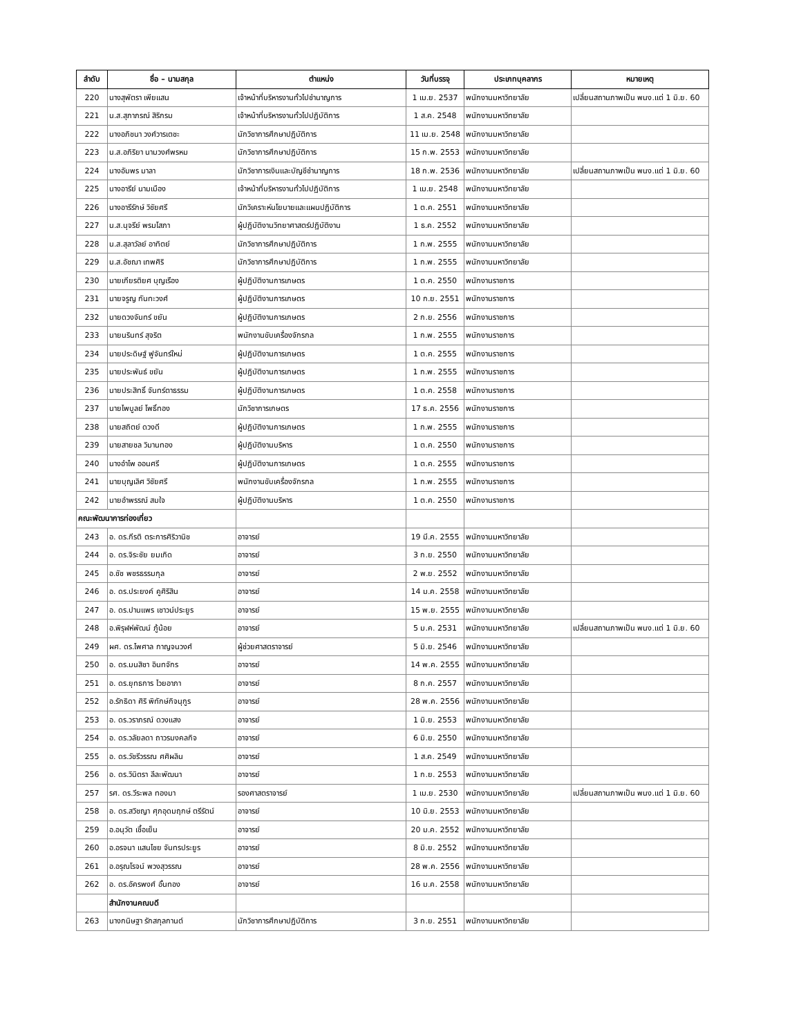| ลำดับ | ชื่อ – นามสกุล | ตำแหน่ง | วันที่บรรจุ | ประเภทบุคลากร | หมายเหตุ |
| --- | --- | --- | --- | --- | --- |
| 220 | นางสุพัตรา เพียแสน | เจ้าหน้าที่บริหารงานทั่วไปชำนาญการ | 1 เม.ย. 2537 | พนักงานมหาวิทยาลัย | เปลี่ยนสถานภาพเป็น พนง.แต่ 1 มิ.ย. 60 |
| 221 | น.ส.สุภาภรณ์ สิริกรม | เจ้าหน้าที่บริหารงานทั่วไปปฏิบัติการ | 1 ส.ค. 2548 | พนักงานมหาวิทยาลัย | |
| 222 | นางอภิชนา วงศ์วารเตชะ | นักวิชาการศึกษาปฏิบัติการ | 11 เม.ย. 2548 | พนักงานมหาวิทยาลัย | |
| 223 | น.ส.อภิริยา นามวงศ์พรหม | นักวิชาการศึกษาปฏิบัติการ | 15 ก.พ. 2553 | พนักงานมหาวิทยาลัย | |
| 224 | นางอัมพร มาลา | นักวิชาการเงินและบัญชีชำนาญการ | 18 ก.พ. 2536 | พนักงานมหาวิทยาลัย | เปลี่ยนสถานภาพเป็น พนง.แต่ 1 มิ.ย. 60 |
| 225 | นางอารีย์ นามเมือง | เจ้าหน้าที่บริหารงานทั่วไปปฏิบัติการ | 1 เม.ย. 2548 | พนักงานมหาวิทยาลัย | |
| 226 | นางอารีรักษ์ วิชัยศรี | นักวิเคราะห์นโยบายและแผนปฏิบัติการ | 1 ต.ค. 2551 | พนักงานมหาวิทยาลัย | |
| 227 | น.ส.นุจรีย์ พรมโสภา | ผู้ปฏิบัติงานวิทยาศาสตร์ปฏิบัติงาน | 1 ธ.ค. 2552 | พนักงานมหาวิทยาลัย | |
| 228 | น.ส.สุลาวัลย์ อาทิตย์ | นักวิชาการศึกษาปฏิบัติการ | 1 ก.พ. 2555 | พนักงานมหาวิทยาลัย | |
| 229 | น.ส.อัชฌา เทพศิริ | นักวิชาการศึกษาปฏิบัติการ | 1 ก.พ. 2555 | พนักงานมหาวิทยาลัย | |
| 230 | นายเกียรติยศ บุญเรือง | ผู้ปฏิบัติงานการเกษตร | 1 ต.ค. 2550 | พนักงานราชการ | |
| 231 | นายจรูญ กันทะวงศ์ | ผู้ปฏิบัติงานการเกษตร | 10 ก.ย. 2551 | พนักงานราชการ | |
| 232 | นายดวงจันทร์ ขยัน | ผู้ปฏิบัติงานการเกษตร | 2 ก.ย. 2556 | พนักงานราชการ | |
| 233 | นายนรินทร์ สุจริต | พนักงานขับเครื่องจักรกล | 1 ก.พ. 2555 | พนักงานราชการ | |
| 234 | นายประดิษฐ์ ฟูจันทร์ใหม่ | ผู้ปฏิบัติงานการเกษตร | 1 ต.ค. 2555 | พนักงานราชการ | |
| 235 | นายประพันธ์ ขยัน | ผู้ปฏิบัติงานการเกษตร | 1 ก.พ. 2555 | พนักงานราชการ | |
| 236 | นายประสิทธิ์ จันทร์ตาธรรม | ผู้ปฏิบัติงานการเกษตร | 1 ต.ค. 2558 | พนักงานราชการ | |
| 237 | นายไพบูลย์ โพธิ์ทอง | นักวิชาการเกษตร | 17 ธ.ค. 2556 | พนักงานราชการ | |
| 238 | นายสถิตย์ ดวงดี | ผู้ปฏิบัติงานการเกษตร | 1 ก.พ. 2555 | พนักงานราชการ | |
| 239 | นายสายชล วิมานทอง | ผู้ปฏิบัติงานบริหาร | 1 ต.ค. 2550 | พนักงานราชการ | |
| 240 | นางอำไพ ออนศรี | ผู้ปฏิบัติงานการเกษตร | 1 ต.ค. 2555 | พนักงานราชการ | |
| 241 | นายบุญเลิศ วิชัยศรี | พนักงานขับเครื่องจักรกล | 1 ก.พ. 2555 | พนักงานราชการ | |
| 242 | นายอำพรรณ์ สมใจ | ผู้ปฏิบัติงานบริหาร | 1 ต.ค. 2550 | พนักงานราชการ | |
| คณะพัฒนาการท่องเที่ยว | | | | | |
| 243 | อ. ดร.กีรติ ตระการศิริวานิช | อาจารย์ | 19 มี.ค. 2555 | พนักงานมหาวิทยาลัย | |
| 244 | อ. ดร.จิระชัย ยมเกิด | อาจารย์ | 3 ก.ย. 2550 | พนักงานมหาวิทยาลัย | |
| 245 | อ.ชัช พชรธรรมกุล | อาจารย์ | 2 พ.ย. 2552 | พนักงานมหาวิทยาลัย | |
| 246 | อ. ดร.ประยงค์ คูศิริสิน | อาจารย์ | 14 ม.ค. 2558 | พนักงานมหาวิทยาลัย | |
| 247 | อ. ดร.ปานแพร เชาวน์ประยูร | อาจารย์ | 15 พ.ย. 2555 | พนักงานมหาวิทยาลัย | |
| 248 | อ.พิรุฬห์พัฒน์ ภู้น้อย | อาจารย์ | 5 ม.ค. 2531 | พนักงานมหาวิทยาลัย | เปลี่ยนสถานภาพเป็น พนง.แต่ 1 มิ.ย. 60 |
| 249 | ผศ. ดร.ไพศาล กาญจนวงศ์ | ผู้ช่วยศาสตราจารย์ | 5 มิ.ย. 2546 | พนักงานมหาวิทยาลัย | |
| 250 | อ. ดร.มนสิชา อินทจักร | อาจารย์ | 14 พ.ค. 2555 | พนักงานมหาวิทยาลัย | |
| 251 | อ. ดร.ยุทธการ ไวยอาภา | อาจารย์ | 8 ก.ค. 2557 | พนักงานมหาวิทยาลัย | |
| 252 | อ.รักธิดา ศิริ พิทักษ์กิจนุกูร | อาจารย์ | 28 พ.ค. 2556 | พนักงานมหาวิทยาลัย | |
| 253 | อ. ดร.วราภรณ์ ดวงแสง | อาจารย์ | 1 มิ.ย. 2553 | พนักงานมหาวิทยาลัย | |
| 254 | อ. ดร.วลัยลดา ถาวรมงคลกิจ | อาจารย์ | 6 มิ.ย. 2550 | พนักงานมหาวิทยาลัย | |
| 255 | อ. ดร.วัชรีวรรณ ศศิผลิน | อาจารย์ | 1 ส.ค. 2549 | พนักงานมหาวิทยาลัย | |
| 256 | อ. ดร.วินิตรา ลีละพัฒนา | อาจารย์ | 1 ก.ย. 2553 | พนักงานมหาวิทยาลัย | |
| 257 | รศ. ดร.วีระพล ทองมา | รองศาสตราจารย์ | 1 เม.ย. 2530 | พนักงานมหาวิทยาลัย | เปลี่ยนสถานภาพเป็น พนง.แต่ 1 มิ.ย. 60 |
| 258 | อ. ดร.สวิชญา ศุภอุดมฤกษ์ ตรีรัตน์ | อาจารย์ | 10 มิ.ย. 2553 | พนักงานมหาวิทยาลัย | |
| 259 | อ.อนุวัต เชื้อเย็น | อาจารย์ | 20 ม.ค. 2552 | พนักงานมหาวิทยาลัย | |
| 260 | อ.อรจนา แสนไชย จันทรประยูร | อาจารย์ | 8 มิ.ย. 2552 | พนักงานมหาวิทยาลัย | |
| 261 | อ.อรุณโรจน์ พวงสุวรรณ | อาจารย์ | 28 พ.ค. 2556 | พนักงานมหาวิทยาลัย | |
| 262 | อ. ดร.อัครพงศ์ อั้นทอง | อาจารย์ | 16 ม.ค. 2558 | พนักงานมหาวิทยาลัย | |
| | สำนักงานคณบดี | | | | |
| 263 | นางกนิษฐา รักสกุลกานต์ | นักวิชาการศึกษาปฏิบัติการ | 3 ก.ย. 2551 | พนักงานมหาวิทยาลัย | |